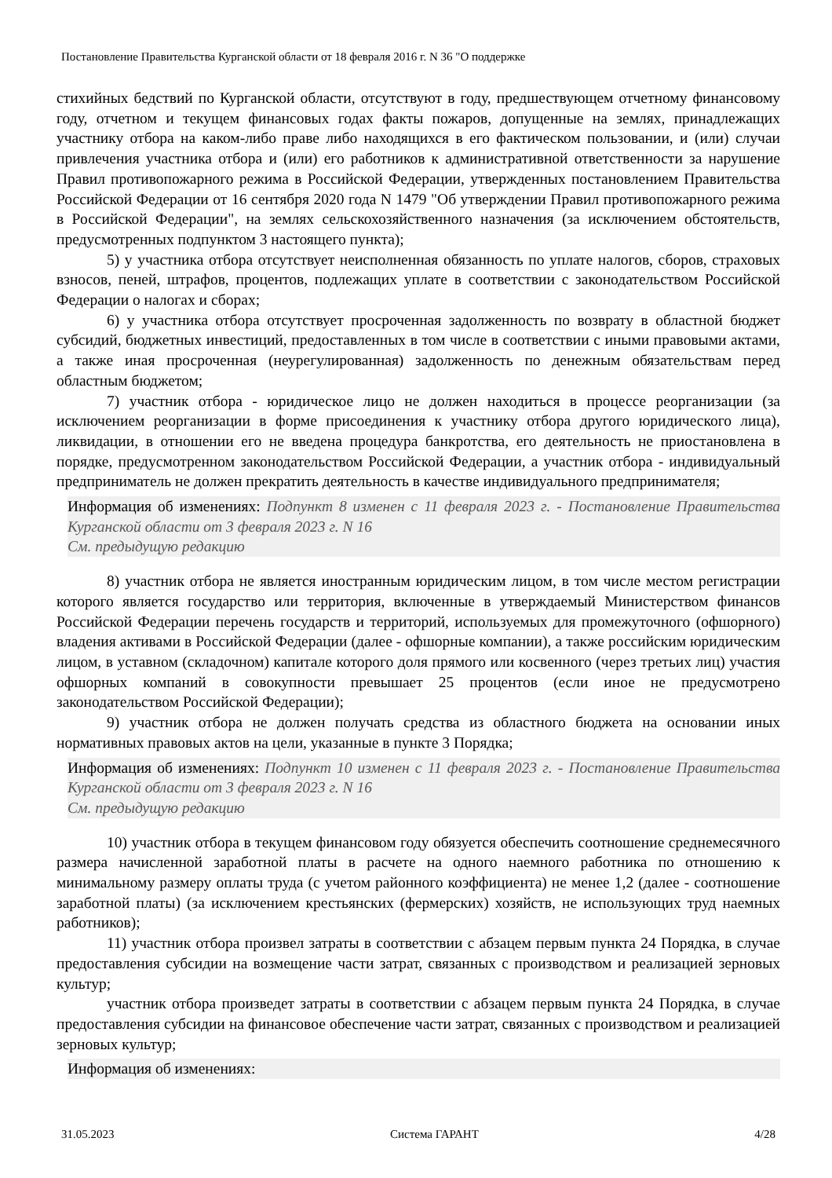Постановление Правительства Курганской области от 18 февраля 2016 г. N 36 "О поддержке
стихийных бедствий по Курганской области, отсутствуют в году, предшествующем отчетному финансовому году, отчетном и текущем финансовых годах факты пожаров, допущенные на землях, принадлежащих участнику отбора на каком-либо праве либо находящихся в его фактическом пользовании, и (или) случаи привлечения участника отбора и (или) его работников к административной ответственности за нарушение Правил противопожарного режима в Российской Федерации, утвержденных постановлением Правительства Российской Федерации от 16 сентября 2020 года N 1479 "Об утверждении Правил противопожарного режима в Российской Федерации", на землях сельскохозяйственного назначения (за исключением обстоятельств, предусмотренных подпунктом 3 настоящего пункта);
5) у участника отбора отсутствует неисполненная обязанность по уплате налогов, сборов, страховых взносов, пеней, штрафов, процентов, подлежащих уплате в соответствии с законодательством Российской Федерации о налогах и сборах;
6) у участника отбора отсутствует просроченная задолженность по возврату в областной бюджет субсидий, бюджетных инвестиций, предоставленных в том числе в соответствии с иными правовыми актами, а также иная просроченная (неурегулированная) задолженность по денежным обязательствам перед областным бюджетом;
7) участник отбора - юридическое лицо не должен находиться в процессе реорганизации (за исключением реорганизации в форме присоединения к участнику отбора другого юридического лица), ликвидации, в отношении его не введена процедура банкротства, его деятельность не приостановлена в порядке, предусмотренном законодательством Российской Федерации, а участник отбора - индивидуальный предприниматель не должен прекратить деятельность в качестве индивидуального предпринимателя;
Информация об изменениях: Подпункт 8 изменен с 11 февраля 2023 г. - Постановление Правительства Курганской области от 3 февраля 2023 г. N 16
См. предыдущую редакцию
8) участник отбора не является иностранным юридическим лицом, в том числе местом регистрации которого является государство или территория, включенные в утверждаемый Министерством финансов Российской Федерации перечень государств и территорий, используемых для промежуточного (офшорного) владения активами в Российской Федерации (далее - офшорные компании), а также российским юридическим лицом, в уставном (складочном) капитале которого доля прямого или косвенного (через третьих лиц) участия офшорных компаний в совокупности превышает 25 процентов (если иное не предусмотрено законодательством Российской Федерации);
9) участник отбора не должен получать средства из областного бюджета на основании иных нормативных правовых актов на цели, указанные в пункте 3 Порядка;
Информация об изменениях: Подпункт 10 изменен с 11 февраля 2023 г. - Постановление Правительства Курганской области от 3 февраля 2023 г. N 16
См. предыдущую редакцию
10) участник отбора в текущем финансовом году обязуется обеспечить соотношение среднемесячного размера начисленной заработной платы в расчете на одного наемного работника по отношению к минимальному размеру оплаты труда (с учетом районного коэффициента) не менее 1,2 (далее - соотношение заработной платы) (за исключением крестьянских (фермерских) хозяйств, не использующих труд наемных работников);
11) участник отбора произвел затраты в соответствии с абзацем первым пункта 24 Порядка, в случае предоставления субсидии на возмещение части затрат, связанных с производством и реализацией зерновых культур;
участник отбора произведет затраты в соответствии с абзацем первым пункта 24 Порядка, в случае предоставления субсидии на финансовое обеспечение части затрат, связанных с производством и реализацией зерновых культур;
Информация об изменениях:
31.05.2023 Система ГАРАНТ 4/28